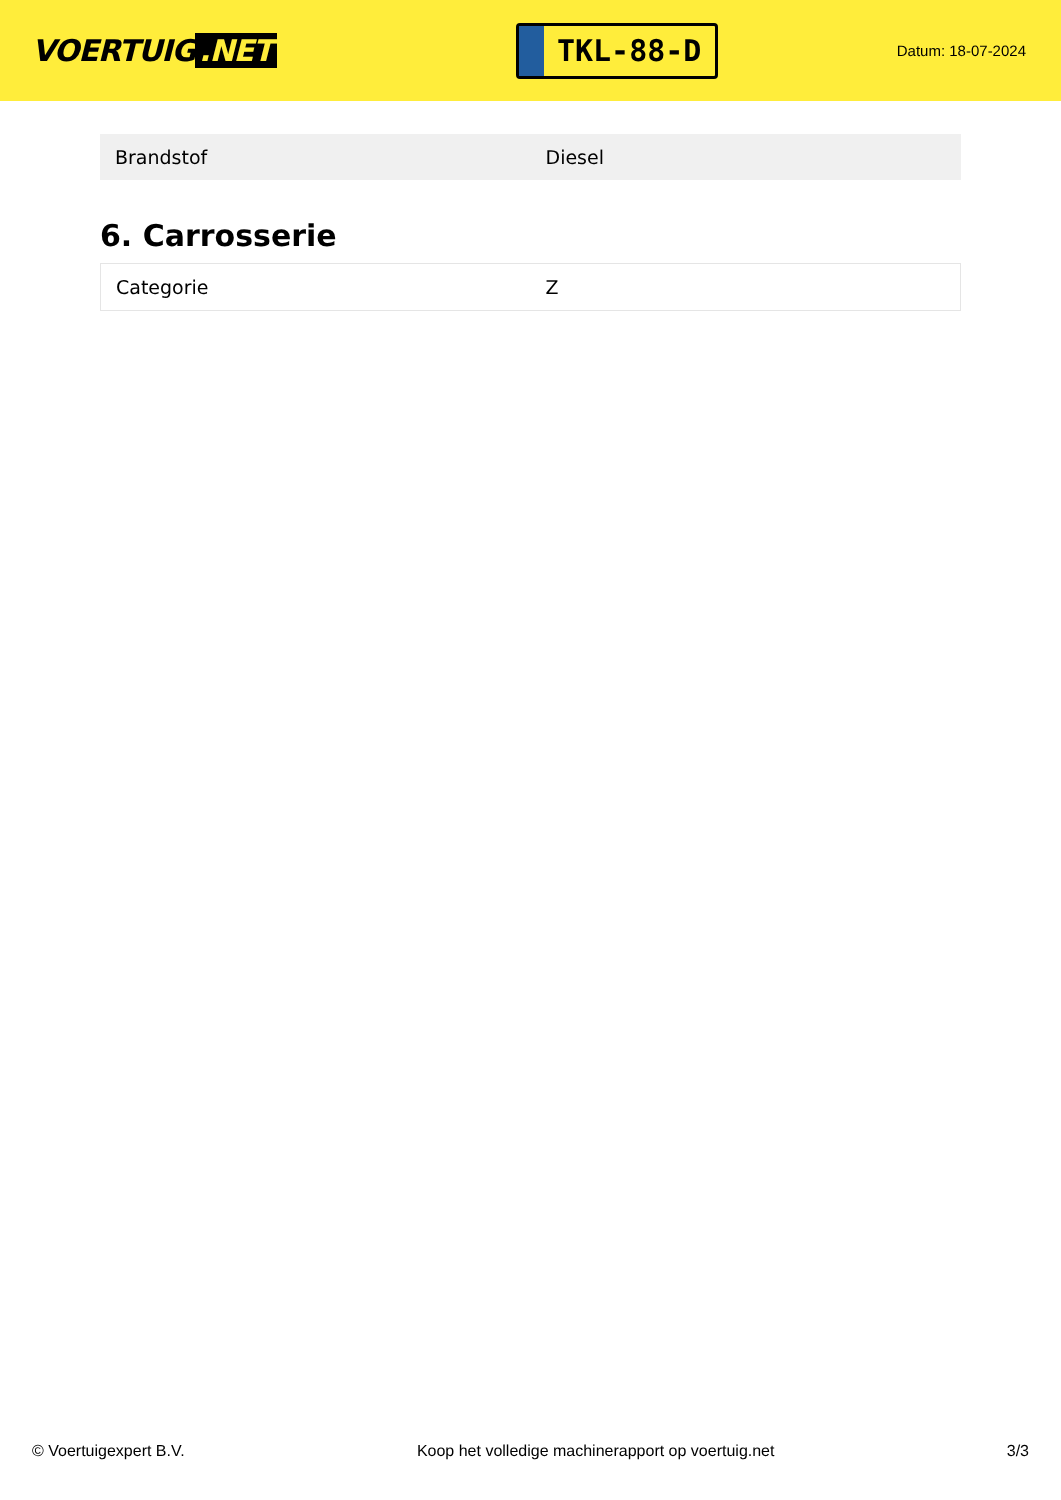VOERTUIG.NET
TKL-88-D
Datum: 18-07-2024
| Brandstof | Diesel |
6. Carrosserie
| Categorie | Z |
© Voertuigexpert B.V. Koop het volledige machinerapport op voertuig.net 3/3